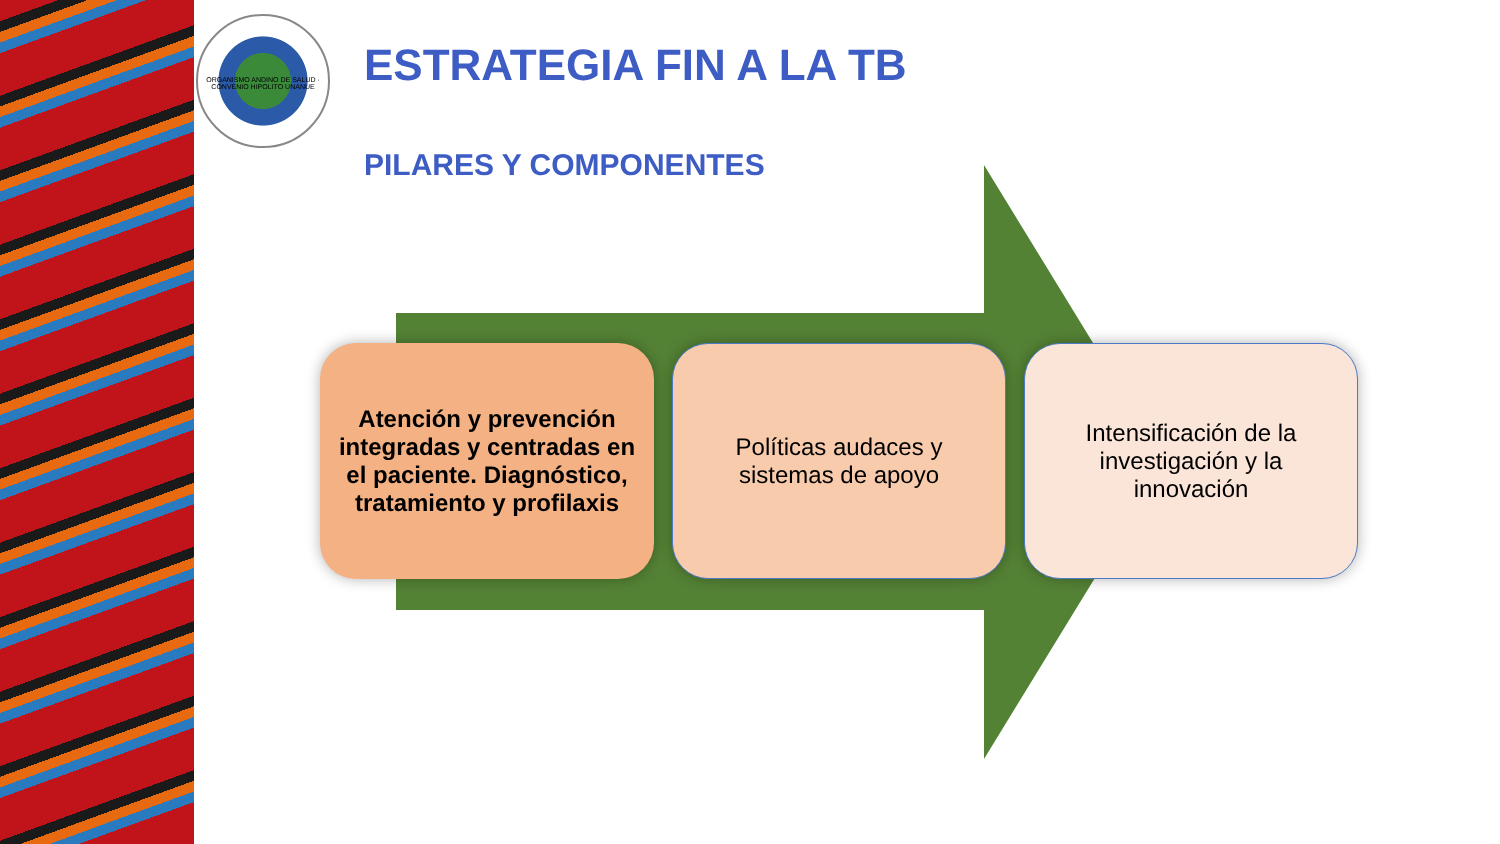ORGANISMO ANDINO DE SALUD · CONVENIO HIPOLITO UNANUE
ESTRATEGIA FIN A LA TB
PILARES Y COMPONENTES
Atención y prevención integradas y centradas en el paciente. Diagnóstico, tratamiento y profilaxis
Políticas audaces y sistemas de apoyo
Intensificación de la investigación y la innovación